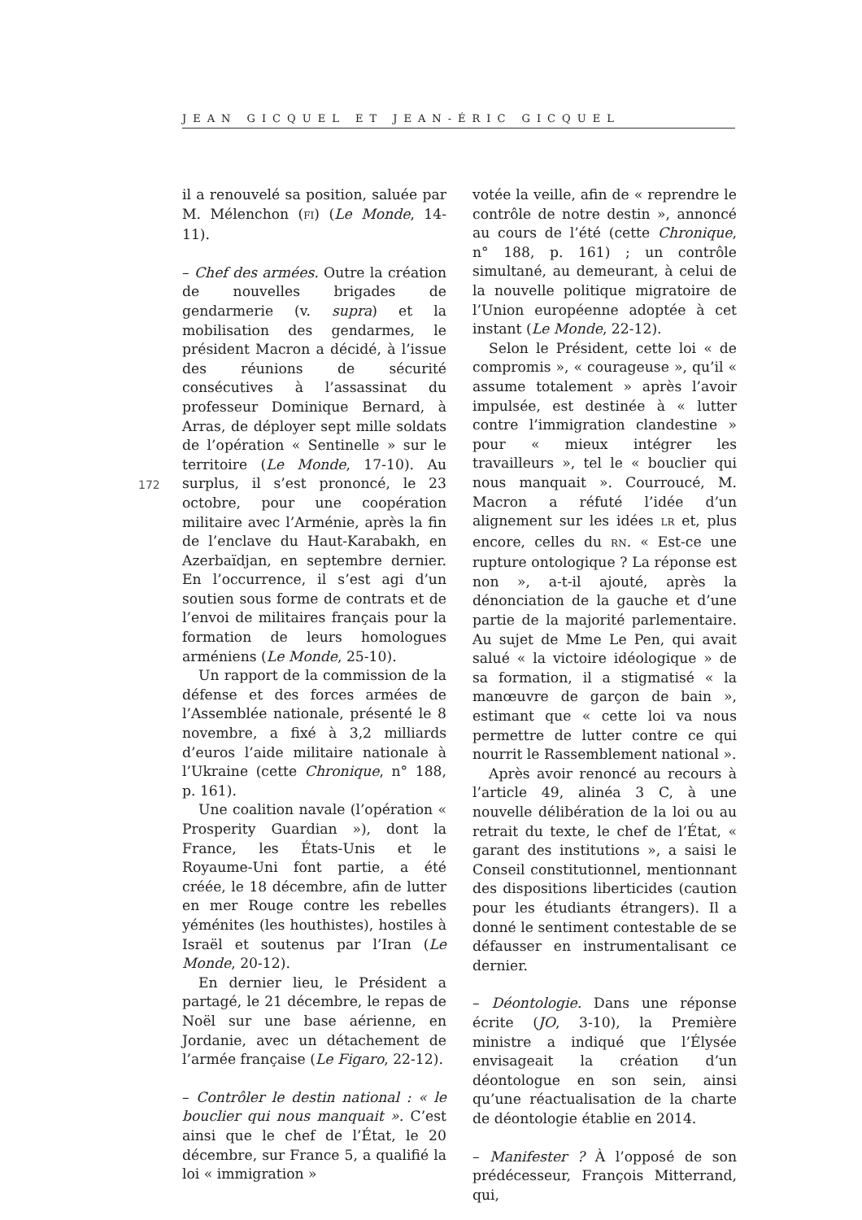JEAN GICQUEL ET JEAN-ÉRIC GICQUEL
172
il a renouvelé sa position, saluée par M. Mélenchon (FI) (Le Monde, 14-11).
– Chef des armées. Outre la création de nouvelles brigades de gendarmerie (v. supra) et la mobilisation des gendarmes, le président Macron a décidé, à l’issue des réunions de sécurité consécutives à l’assassinat du professeur Dominique Bernard, à Arras, de déployer sept mille soldats de l’opération « Sentinelle » sur le territoire (Le Monde, 17-10). Au surplus, il s’est prononcé, le 23 octobre, pour une coopération militaire avec l’Arménie, après la fin de l’enclave du Haut-Karabakh, en Azerbaïdjan, en septembre dernier. En l’occurrence, il s’est agi d’un soutien sous forme de contrats et de l’envoi de militaires français pour la formation de leurs homologues arméniens (Le Monde, 25-10).
Un rapport de la commission de la défense et des forces armées de l’Assemblée nationale, présenté le 8 novembre, a fixé à 3,2 milliards d’euros l’aide militaire nationale à l’Ukraine (cette Chronique, n° 188, p. 161).
Une coalition navale (l’opération « Prosperity Guardian »), dont la France, les États-Unis et le Royaume-Uni font partie, a été créée, le 18 décembre, afin de lutter en mer Rouge contre les rebelles yéménites (les houthistes), hostiles à Israël et soutenus par l’Iran (Le Monde, 20-12).
En dernier lieu, le Président a partagé, le 21 décembre, le repas de Noël sur une base aérienne, en Jordanie, avec un détachement de l’armée française (Le Figaro, 22-12).
– Contrôler le destin national : « le bouclier qui nous manquait ». C’est ainsi que le chef de l’État, le 20 décembre, sur France 5, a qualifié la loi « immigration »
votée la veille, afin de « reprendre le contrôle de notre destin », annoncé au cours de l’été (cette Chronique, n° 188, p. 161) ; un contrôle simultané, au demeurant, à celui de la nouvelle politique migratoire de l’Union européenne adoptée à cet instant (Le Monde, 22-12).
Selon le Président, cette loi « de compromis », « courageuse », qu’il « assume totalement » après l’avoir impulsée, est destinée à « lutter contre l’immigration clandestine » pour « mieux intégrer les travailleurs », tel le « bouclier qui nous manquait ». Courroucé, M. Macron a réfuté l’idée d’un alignement sur les idées LR et, plus encore, celles du RN. « Est-ce une rupture ontologique ? La réponse est non », a-t-il ajouté, après la dénonciation de la gauche et d’une partie de la majorité parlementaire. Au sujet de Mme Le Pen, qui avait salué « la victoire idéologique » de sa formation, il a stigmatisé « la manœuvre de garçon de bain », estimant que « cette loi va nous permettre de lutter contre ce qui nourrit le Rassemblement national ».
Après avoir renoncé au recours à l’article 49, alinéa 3 C, à une nouvelle délibération de la loi ou au retrait du texte, le chef de l’État, « garant des institutions », a saisi le Conseil constitutionnel, mentionnant des dispositions liberticides (caution pour les étudiants étrangers). Il a donné le sentiment contestable de se défausser en instrumentalisant ce dernier.
– Déontologie. Dans une réponse écrite (JO, 3-10), la Première ministre a indiqué que l’Élysée envisageait la création d’un déontologue en son sein, ainsi qu’une réactualisation de la charte de déontologie établie en 2014.
– Manifester ? À l’opposé de son prédécesseur, François Mitterrand, qui,